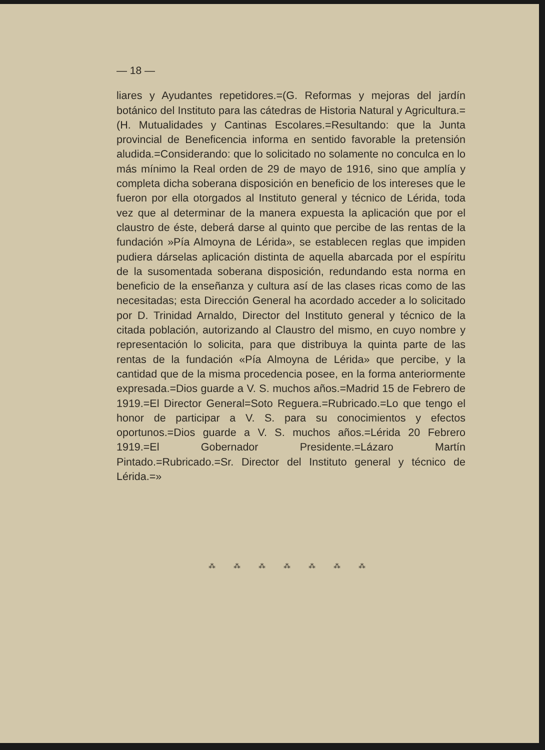— 18 —
liares y Ayudantes repetidores.=(G. Reformas y mejoras del jardín botánico del Instituto para las cátedras de Historia Natural y Agricultura.=(H. Mutualidades y Cantinas Escolares.=Resultando: que la Junta provincial de Beneficencia informa en sentido favorable la pretensión aludida.=Considerando: que lo solicitado no solamente no conculca en lo más mínimo la Real orden de 29 de mayo de 1916, sino que amplía y completa dicha soberana disposición en beneficio de los intereses que le fueron por ella otorgados al Instituto general y técnico de Lérida, toda vez que al determinar de la manera expuesta la aplicación que por el claustro de éste, deberá darse al quinto que percibe de las rentas de la fundación »Pía Almoyna de Lérida», se establecen reglas que impiden pudiera dárselas aplicación distinta de aquella abarcada por el espíritu de la susomentada soberana disposición, redundando esta norma en beneficio de la enseñanza y cultura así de las clases ricas como de las necesitadas; esta Dirección General ha acordado acceder a lo solicitado por D. Trinidad Arnaldo, Director del Instituto general y técnico de la citada población, autorizando al Claustro del mismo, en cuyo nombre y representación lo solicita, para que distribuya la quinta parte de las rentas de la fundación «Pía Almoyna de Lérida» que percibe, y la cantidad que de la misma procedencia posee, en la forma anteriormente expresada.=Dios guarde a V. S. muchos años.=Madrid 15 de Febrero de 1919.=El Director General=Soto Reguera.=Rubricado.=Lo que tengo el honor de participar a V. S. para su conocimientos y efectos oportunos.=Dios guarde a V. S. muchos años.=Lérida 20 Febrero 1919.=El Gobernador Presidente.=Lázaro Martín Pintado.=Rubricado.=Sr. Director del Instituto general y técnico de Lérida.=»
⁂ ⁂ ⁂ ⁂ ⁂ ⁂ ⁂